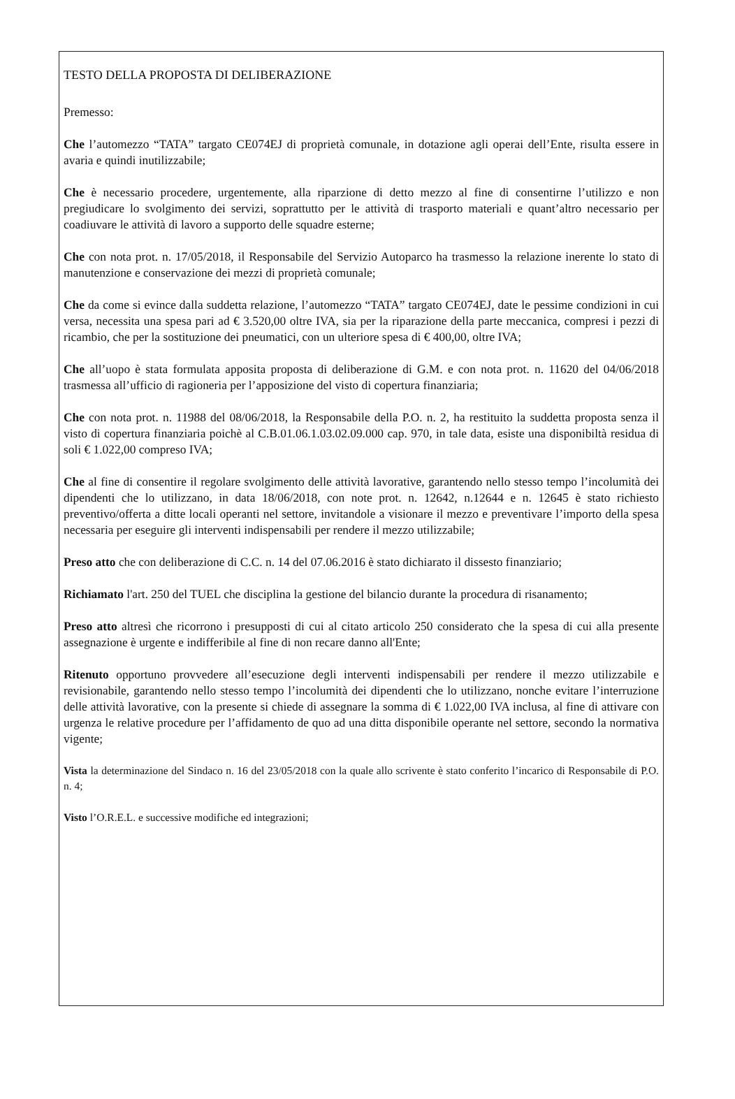TESTO DELLA PROPOSTA DI DELIBERAZIONE
Premesso:
Che l’automezzo “TATA” targato CE074EJ di proprietà comunale, in dotazione agli operai dell’Ente, risulta essere in avaria e quindi inutilizzabile;
Che è necessario procedere, urgentemente, alla riparzione di detto mezzo al fine di consentirne l’utilizzo e non pregiudicare lo svolgimento dei servizi, soprattutto per le attività di trasporto materiali e quant’altro necessario per coadiuvare le attività di lavoro a supporto delle squadre esterne;
Che con nota prot. n. 17/05/2018, il Responsabile del Servizio Autoparco ha trasmesso la relazione inerente lo stato di manutenzione e conservazione dei mezzi di proprietà comunale;
Che da come si evince dalla suddetta relazione, l’automezzo “TATA” targato CE074EJ, date le pessime condizioni in cui versa, necessita una spesa pari ad € 3.520,00 oltre IVA, sia per la riparazione della parte meccanica, compresi i pezzi di ricambio, che per la sostituzione dei pneumatici, con un ulteriore spesa di € 400,00, oltre IVA;
Che all’uopo è stata formulata apposita proposta di deliberazione di G.M. e con nota prot. n. 11620 del 04/06/2018 trasmessa all’ufficio di ragioneria per l’apposizione del visto di copertura finanziaria;
Che con nota prot. n. 11988 del 08/06/2018, la Responsabile della P.O. n. 2, ha restituito la suddetta proposta senza il visto di copertura finanziaria poichè al C.B.01.06.1.03.02.09.000 cap. 970, in tale data, esiste una disponibiltà residua di soli € 1.022,00 compreso IVA;
Che al fine di consentire il regolare svolgimento delle attività lavorative, garantendo nello stesso tempo l’incolumità dei dipendenti che lo utilizzano, in data 18/06/2018, con note prot. n. 12642, n.12644 e n. 12645 è stato richiesto preventivo/offerta a ditte locali operanti nel settore, invitandole a visionare il mezzo e preventivare l’importo della spesa necessaria per eseguire gli interventi indispensabili per rendere il mezzo utilizzabile;
Preso atto che con deliberazione di C.C. n. 14 del 07.06.2016 è stato dichiarato il dissesto finanziario;
Richiamato l'art. 250 del TUEL che disciplina la gestione del bilancio durante la procedura di risanamento;
Preso atto altresì che ricorrono i presupposti di cui al citato articolo 250 considerato che la spesa di cui alla presente assegnazione è urgente e indifferibile al fine di non recare danno all'Ente;
Ritenuto opportuno provvedere all’esecuzione degli interventi indispensabili per rendere il mezzo utilizzabile e revisionabile, garantendo nello stesso tempo l’incolumità dei dipendenti che lo utilizzano, nonche evitare l’interruzione delle attività lavorative, con la presente si chiede di assegnare la somma di € 1.022,00 IVA inclusa, al fine di attivare con urgenza le relative procedure per l’affidamento de quo ad una ditta disponibile operante nel settore, secondo la normativa vigente;
Vista la determinazione del Sindaco n. 16 del 23/05/2018 con la quale allo scrivente è stato conferito l’incarico di Responsabile di P.O. n. 4;
Visto l’O.R.E.L. e successive modifiche ed integrazioni;